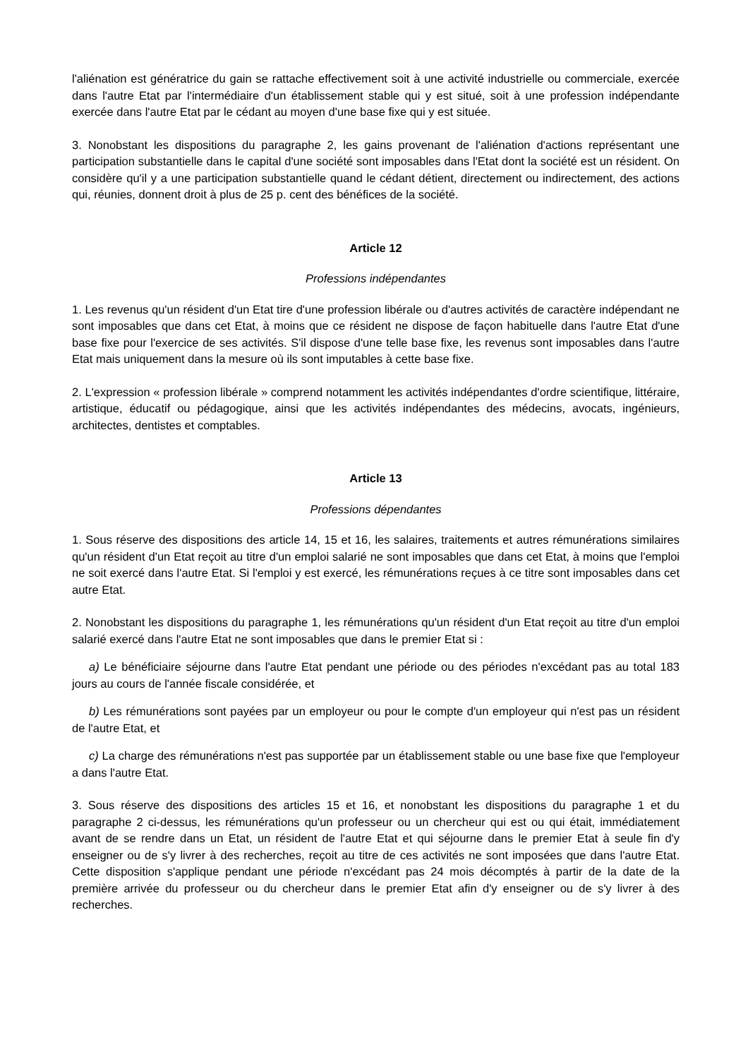l'aliénation est génératrice du gain se rattache effectivement soit à une activité industrielle ou commerciale, exercée dans l'autre Etat par l'intermédiaire d'un établissement stable qui y est situé, soit à une profession indépendante exercée dans l'autre Etat par le cédant au moyen d'une base fixe qui y est située.
3. Nonobstant les dispositions du paragraphe 2, les gains provenant de l'aliénation d'actions représentant une participation substantielle dans le capital d'une société sont imposables dans l'Etat dont la société est un résident. On considère qu'il y a une participation substantielle quand le cédant détient, directement ou indirectement, des actions qui, réunies, donnent droit à plus de 25 p. cent des bénéfices de la société.
Article 12
Professions indépendantes
1. Les revenus qu'un résident d'un Etat tire d'une profession libérale ou d'autres activités de caractère indépendant ne sont imposables que dans cet Etat, à moins que ce résident ne dispose de façon habituelle dans l'autre Etat d'une base fixe pour l'exercice de ses activités. S'il dispose d'une telle base fixe, les revenus sont imposables dans l'autre Etat mais uniquement dans la mesure où ils sont imputables à cette base fixe.
2. L'expression « profession libérale » comprend notamment les activités indépendantes d'ordre scientifique, littéraire, artistique, éducatif ou pédagogique, ainsi que les activités indépendantes des médecins, avocats, ingénieurs, architectes, dentistes et comptables.
Article 13
Professions dépendantes
1. Sous réserve des dispositions des article 14, 15 et 16, les salaires, traitements et autres rémunérations similaires qu'un résident d'un Etat reçoit au titre d'un emploi salarié ne sont imposables que dans cet Etat, à moins que l'emploi ne soit exercé dans l'autre Etat. Si l'emploi y est exercé, les rémunérations reçues à ce titre sont imposables dans cet autre Etat.
2. Nonobstant les dispositions du paragraphe 1, les rémunérations qu'un résident d'un Etat reçoit au titre d'un emploi salarié exercé dans l'autre Etat ne sont imposables que dans le premier Etat si :
a) Le bénéficiaire séjourne dans l'autre Etat pendant une période ou des périodes n'excédant pas au total 183 jours au cours de l'année fiscale considérée, et
b) Les rémunérations sont payées par un employeur ou pour le compte d'un employeur qui n'est pas un résident de l'autre Etat, et
c) La charge des rémunérations n'est pas supportée par un établissement stable ou une base fixe que l'employeur a dans l'autre Etat.
3. Sous réserve des dispositions des articles 15 et 16, et nonobstant les dispositions du paragraphe 1 et du paragraphe 2 ci-dessus, les rémunérations qu'un professeur ou un chercheur qui est ou qui était, immédiatement avant de se rendre dans un Etat, un résident de l'autre Etat et qui séjourne dans le premier Etat à seule fin d'y enseigner ou de s'y livrer à des recherches, reçoit au titre de ces activités ne sont imposées que dans l'autre Etat. Cette disposition s'applique pendant une période n'excédant pas 24 mois décomptés à partir de la date de la première arrivée du professeur ou du chercheur dans le premier Etat afin d'y enseigner ou de s'y livrer à des recherches.